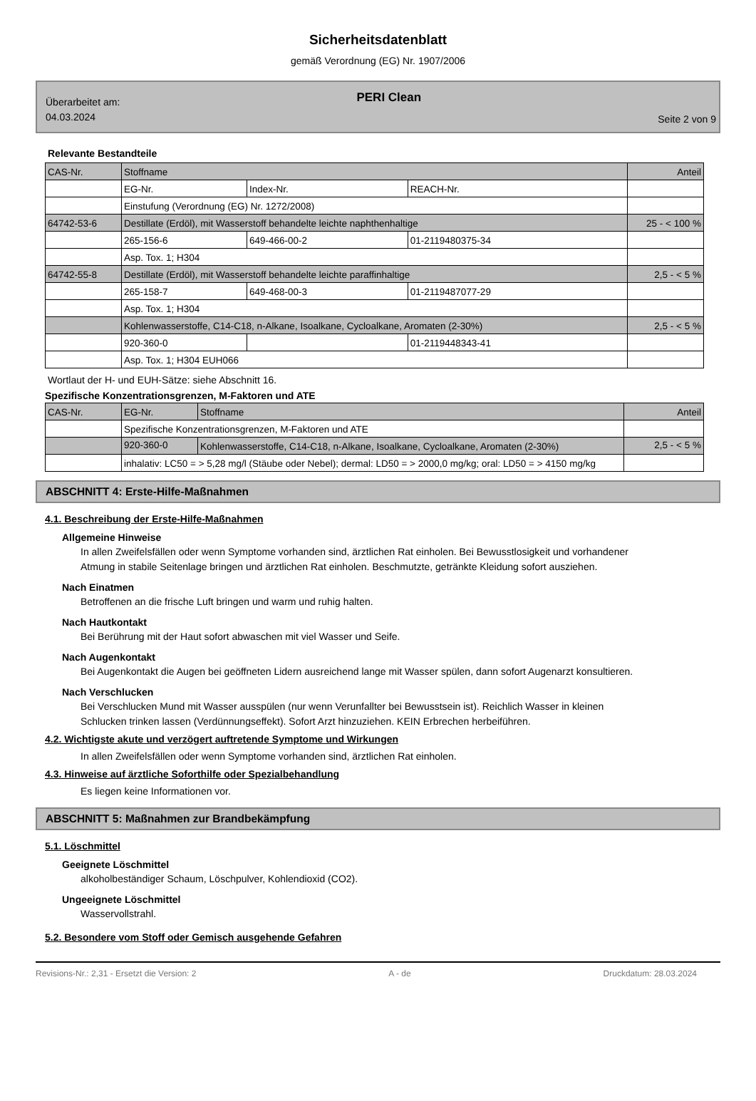Sicherheitsdatenblatt
gemäß Verordnung (EG) Nr. 1907/2006
Überarbeitet am:
04.03.2024
PERI Clean
Seite 2 von 9
Relevante Bestandteile
| CAS-Nr. | Stoffname | | | Anteil |
| | EG-Nr. | Index-Nr. | REACH-Nr. | |
| | Einstufung (Verordnung (EG) Nr. 1272/2008) | | | |
| 64742-53-6 | Destillate (Erdöl), mit Wasserstoff behandelte leichte naphthenhaltige | | | 25 - < 100 % |
| | 265-156-6 | 649-466-00-2 | 01-2119480375-34 | |
| | Asp. Tox. 1; H304 | | | |
| 64742-55-8 | Destillate (Erdöl), mit Wasserstoff behandelte leichte paraffinhaltige | | | 2,5 - < 5 % |
| | 265-158-7 | 649-468-00-3 | 01-2119487077-29 | |
| | Asp. Tox. 1; H304 | | | |
| | Kohlenwasserstoffe, C14-C18, n-Alkane, Isoalkane, Cycloalkane, Aromaten (2-30%) | | | 2,5 - < 5 % |
| | 920-360-0 | | 01-2119448343-41 | |
| | Asp. Tox. 1; H304 EUH066 | | | |
Wortlaut der H- und EUH-Sätze: siehe Abschnitt 16.
Spezifische Konzentrationsgrenzen, M-Faktoren und ATE
| CAS-Nr. | EG-Nr. | Stoffname | Anteil |
| | Spezifische Konzentrationsgrenzen, M-Faktoren und ATE | | |
| | 920-360-0 | Kohlenwasserstoffe, C14-C18, n-Alkane, Isoalkane, Cycloalkane, Aromaten (2-30%) | 2,5 - < 5 % |
| | inhalativ: LC50 = > 5,28 mg/l (Stäube oder Nebel); dermal: LD50 = > 2000,0 mg/kg; oral: LD50 = > 4150 mg/kg | | |
ABSCHNITT 4: Erste-Hilfe-Maßnahmen
4.1. Beschreibung der Erste-Hilfe-Maßnahmen
Allgemeine Hinweise
In allen Zweifelsfällen oder wenn Symptome vorhanden sind, ärztlichen Rat einholen. Bei Bewusstlosigkeit und vorhandener Atmung in stabile Seitenlage bringen und ärztlichen Rat einholen. Beschmutzte, getränkte Kleidung sofort ausziehen.
Nach Einatmen
Betroffenen an die frische Luft bringen und warm und ruhig halten.
Nach Hautkontakt
Bei Berührung mit der Haut sofort abwaschen mit viel Wasser und Seife.
Nach Augenkontakt
Bei Augenkontakt die Augen bei geöffneten Lidern ausreichend lange mit Wasser spülen, dann sofort Augenarzt konsultieren.
Nach Verschlucken
Bei Verschlucken Mund mit Wasser ausspülen (nur wenn Verunfallter bei Bewusstsein ist). Reichlich Wasser in kleinen Schlucken trinken lassen (Verdünnungseffekt). Sofort Arzt hinzuziehen. KEIN Erbrechen herbeiführen.
4.2. Wichtigste akute und verzögert auftretende Symptome und Wirkungen
In allen Zweifelsfällen oder wenn Symptome vorhanden sind, ärztlichen Rat einholen.
4.3. Hinweise auf ärztliche Soforthilfe oder Spezialbehandlung
Es liegen keine Informationen vor.
ABSCHNITT 5: Maßnahmen zur Brandbekämpfung
5.1. Löschmittel
Geeignete Löschmittel
alkoholbeständiger Schaum, Löschpulver, Kohlendioxid (CO2).
Ungeeignete Löschmittel
Wasservollstrahl.
5.2. Besondere vom Stoff oder Gemisch ausgehende Gefahren
Revisions-Nr.: 2,31 - Ersetzt die Version: 2 A - de Druckdatum: 28.03.2024